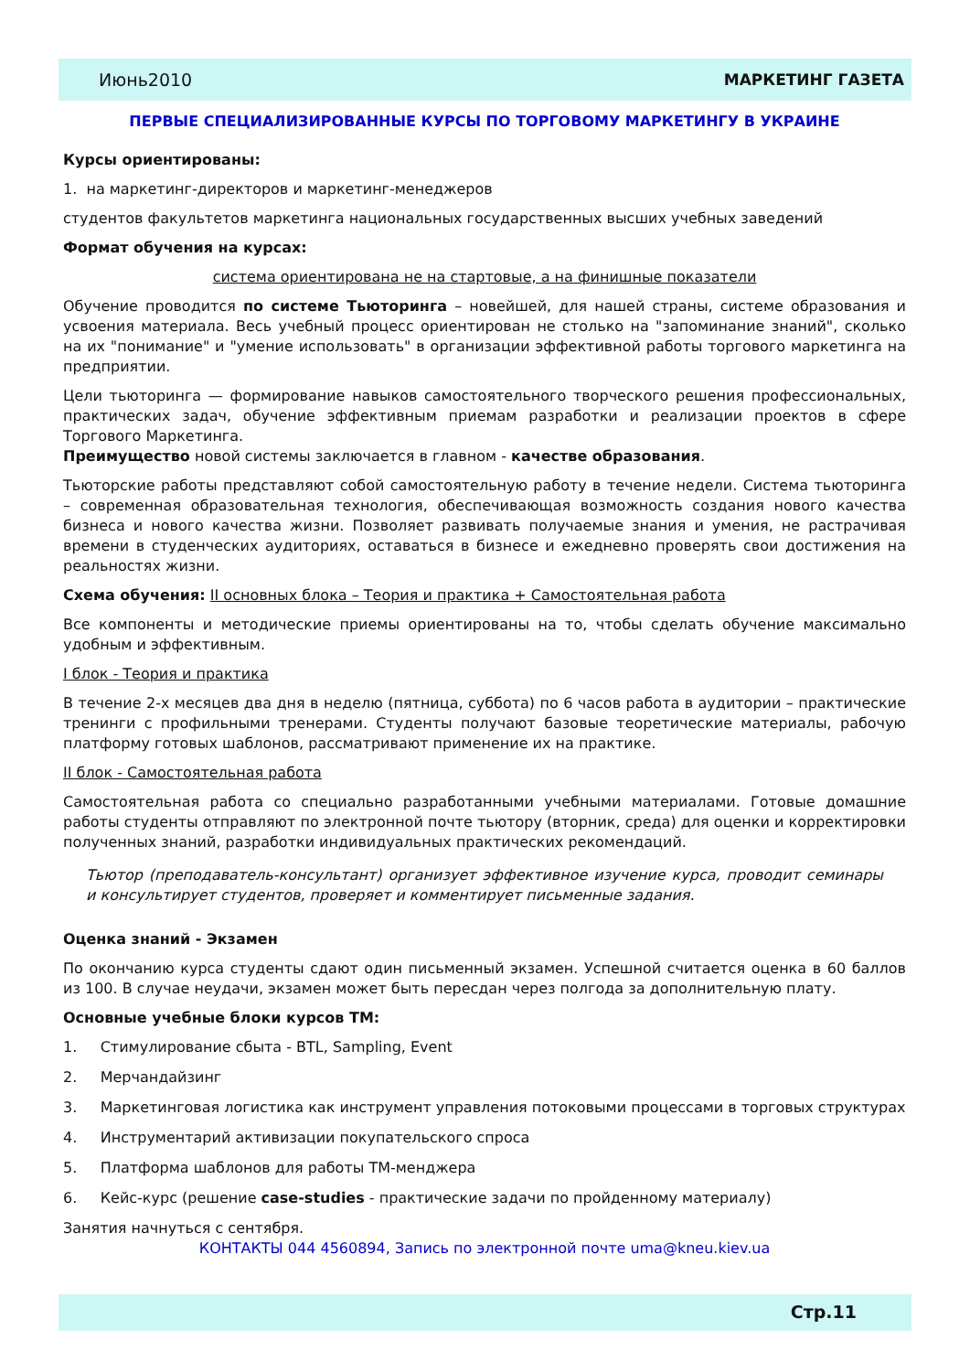Июнь2010 МАРКЕТИНГ ГАЗЕТА
ПЕРВЫЕ СПЕЦИАЛИЗИРОВАННЫЕ КУРСЫ ПО ТОРГОВОМУ МАРКЕТИНГУ В УКРАИНЕ
Курсы ориентированы:
1. на маркетинг-директоров и маркетинг-менеджеров
студентов факультетов маркетинга национальных государственных высших учебных заведений
Формат обучения на курсах:
система ориентирована не на стартовые, а на финишные показатели
Обучение проводится по системе Тьюторинга – новейшей, для нашей страны, системе образования и усвоения материала. Весь учебный процесс ориентирован не столько на "запоминание знаний", сколько на их "понимание" и "умение использовать" в организации эффективной работы торгового маркетинга на предприятии.
Цели тьюторинга — формирование навыков самостоятельного творческого решения профессиональных, практических задач, обучение эффективным приемам разработки и реализации проектов в сфере Торгового Маркетинга.
Преимущество новой системы заключается в главном - качестве образования.
Тьюторские работы представляют собой самостоятельную работу в течение недели. Система тьюторинга – современная образовательная технология, обеспечивающая возможность создания нового качества бизнеса и нового качества жизни. Позволяет развивать получаемые знания и умения, не растрачивая времени в студенческих аудиториях, оставаться в бизнесе и ежедневно проверять свои достижения на реальностях жизни.
Схема обучения: II основных блока – Теория и практика + Самостоятельная работа
Все компоненты и методические приемы ориентированы на то, чтобы сделать обучение максимально удобным и эффективным.
I блок - Теория и практика
В течение 2-х месяцев два дня в неделю (пятница, суббота) по 6 часов работа в аудитории – практические тренинги с профильными тренерами. Студенты получают базовые теоретические материалы, рабочую платформу готовых шаблонов, рассматривают применение их на практике.
II блок - Самостоятельная работа
Самостоятельная работа со специально разработанными учебными материалами. Готовые домашние работы студенты отправляют по электронной почте тьютору (вторник, среда) для оценки и корректировки полученных знаний, разработки индивидуальных практических рекомендаций.
Тьютор (преподаватель-консультант) организует эффективное изучение курса, проводит семинары и консультирует студентов, проверяет и комментирует письменные задания.
Оценка знаний - Экзамен
По окончанию курса студенты сдают один письменный экзамен. Успешной считается оценка в 60 баллов из 100. В случае неудачи, экзамен может быть пересдан через полгода за дополнительную плату.
Основные учебные блоки курсов ТМ:
1. Стимулирование сбыта - BTL, Sampling, Event
2. Мерчандайзинг
3. Маркетинговая логистика как инструмент управления потоковыми процессами в торговых структурах
4. Инструментарий активизации покупательского спроса
5. Платформа шаблонов для работы ТМ-менджера
6. Кейс-курс (решение case-studies - практические задачи по пройденному материалу)
Занятия начнуться с сентября.
КОНТАКТЫ 044 4560894, Запись по электронной почте uma@kneu.kiev.ua
Стр.11